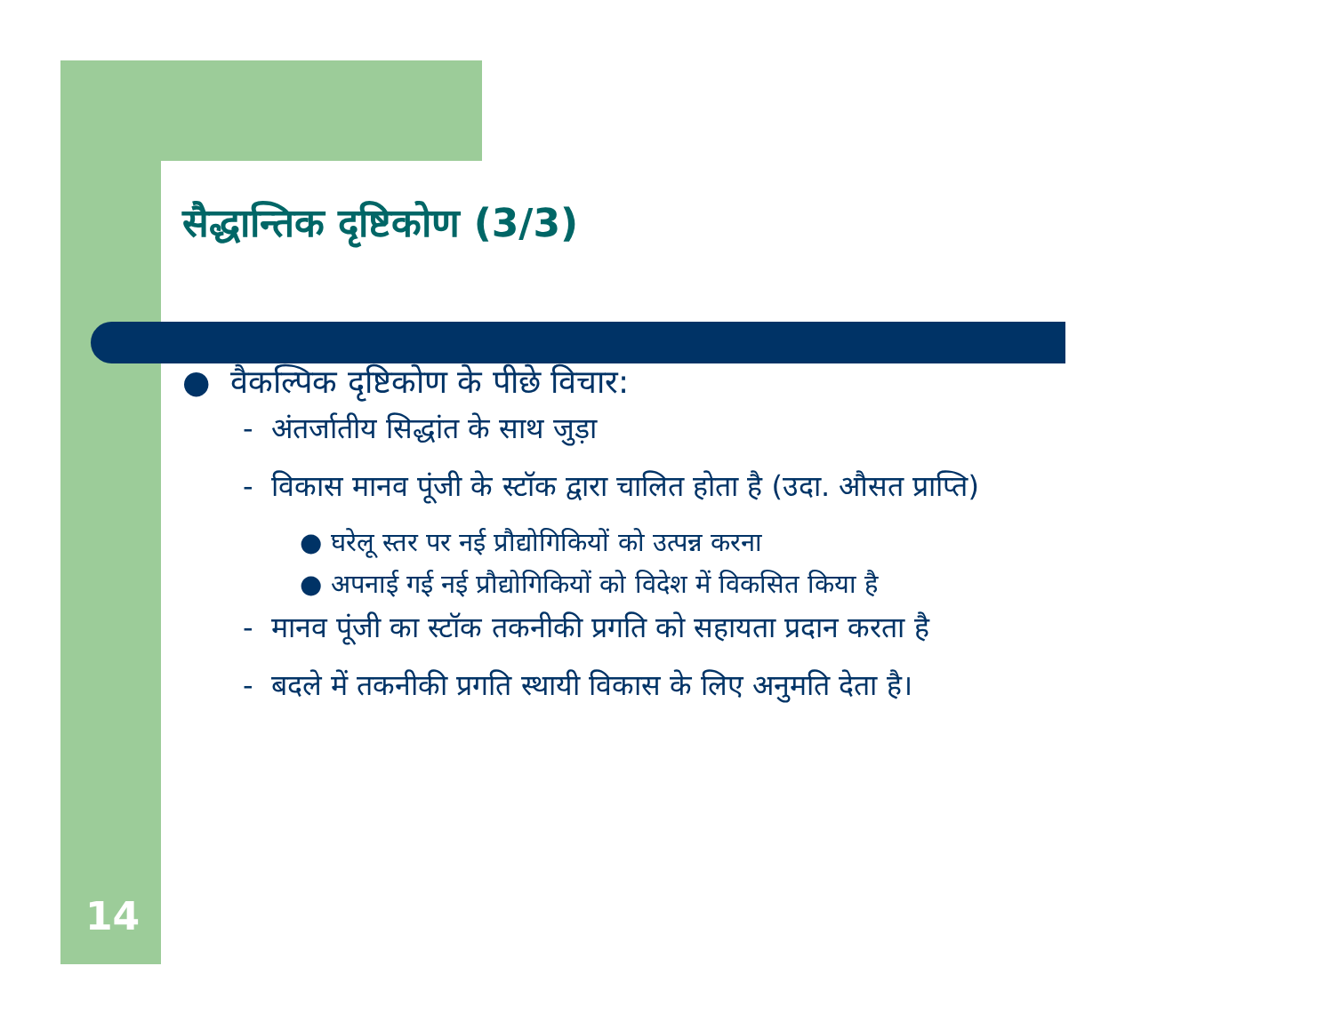सैद्धान्तिक दृष्टिकोण (3/3)
● वैकल्पिक दृष्टिकोण के पीछे विचार:
- अंतर्जातीय सिद्धांत के साथ जुड़ा
- विकास मानव पूंजी के स्टॉक द्वारा चालित होता है (उदा. औसत प्राप्ति)
● घरेलू स्तर पर नई प्रौद्योगिकियों को उत्पन्न करना
● अपनाई गई नई प्रौद्योगिकियों को विदेश में विकसित किया है
- मानव पूंजी का स्टॉक तकनीकी प्रगति को सहायता प्रदान करता है
- बदले में तकनीकी प्रगति स्थायी विकास के लिए अनुमति देता है।
14